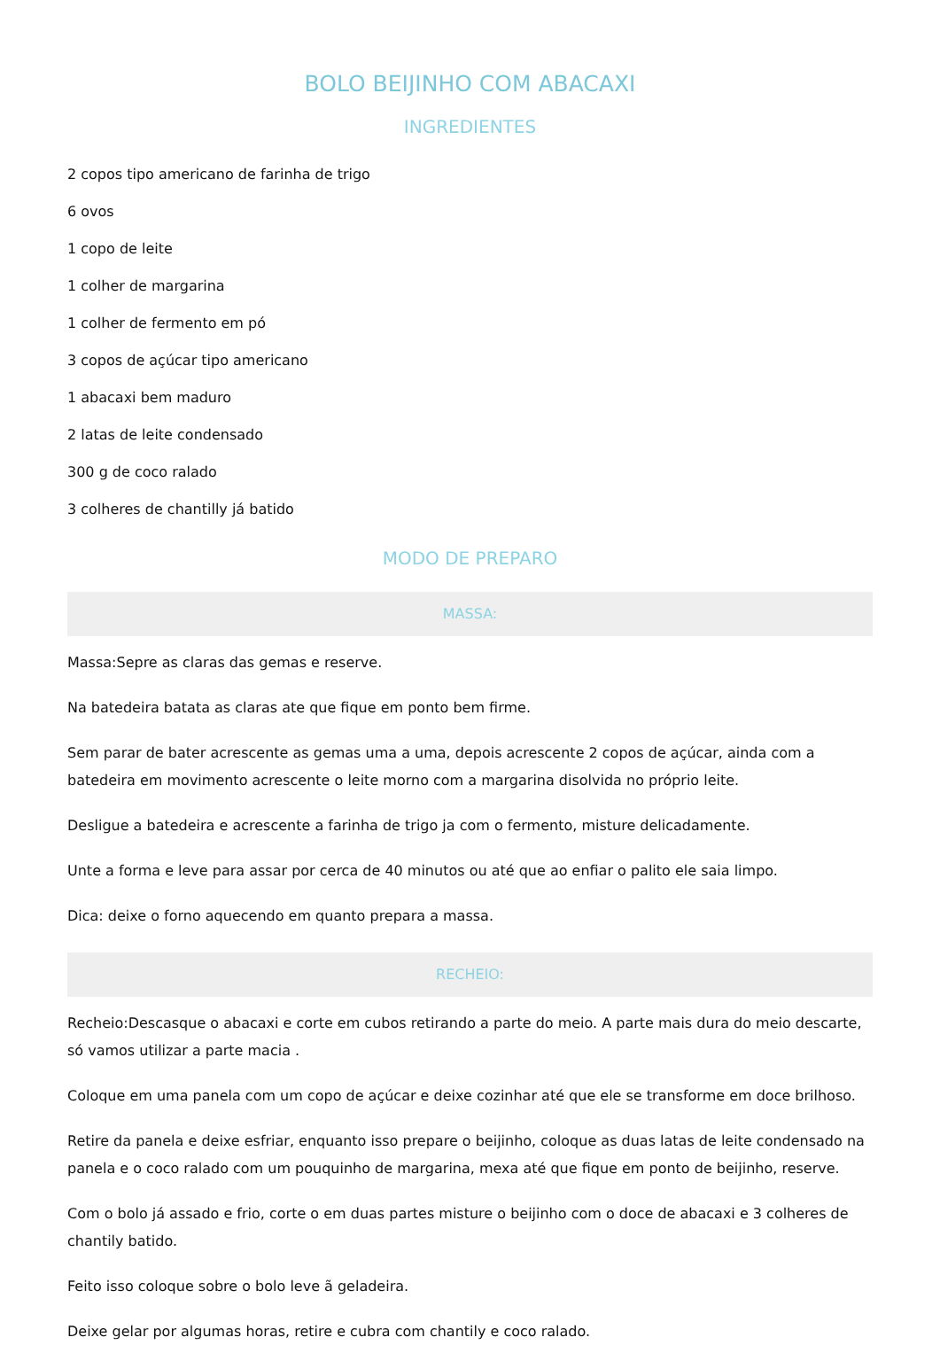BOLO BEIJINHO COM ABACAXI
INGREDIENTES
2 copos tipo americano de farinha de trigo
6 ovos
1 copo de leite
1 colher de margarina
1 colher de fermento em pó
3 copos de açúcar tipo americano
1 abacaxi bem maduro
2 latas de leite condensado
300 g de coco ralado
3 colheres de chantilly já batido
MODO DE PREPARO
MASSA:
Massa:Sepre as claras das gemas e reserve.
Na batedeira batata as claras ate que fique em ponto bem firme.
Sem parar de bater acrescente as gemas uma a uma, depois acrescente 2 copos de açúcar, ainda com a batedeira em movimento acrescente o leite morno com a margarina disolvida no próprio leite.
Desligue a batedeira e acrescente a farinha de trigo ja com o fermento, misture delicadamente.
Unte a forma e leve para assar por cerca de 40 minutos ou até que ao enfiar o palito ele saia limpo.
Dica: deixe o forno aquecendo em quanto prepara a massa.
RECHEIO:
Recheio:Descasque o abacaxi e corte em cubos retirando a parte do meio. A parte mais dura do meio descarte, só vamos utilizar a parte macia .
Coloque em uma panela com um copo de açúcar e deixe cozinhar até que ele se transforme em doce brilhoso.
Retire da panela e deixe esfriar, enquanto isso prepare o beijinho, coloque as duas latas de leite condensado na panela e o coco ralado com um pouquinho de margarina, mexa até que fique em ponto de beijinho, reserve.
Com o bolo já assado e frio, corte o em duas partes misture o beijinho com o doce de abacaxi e 3 colheres de chantily batido.
Feito isso coloque sobre o bolo leve ã geladeira.
Deixe gelar por algumas horas, retire e cubra com chantily e coco ralado.